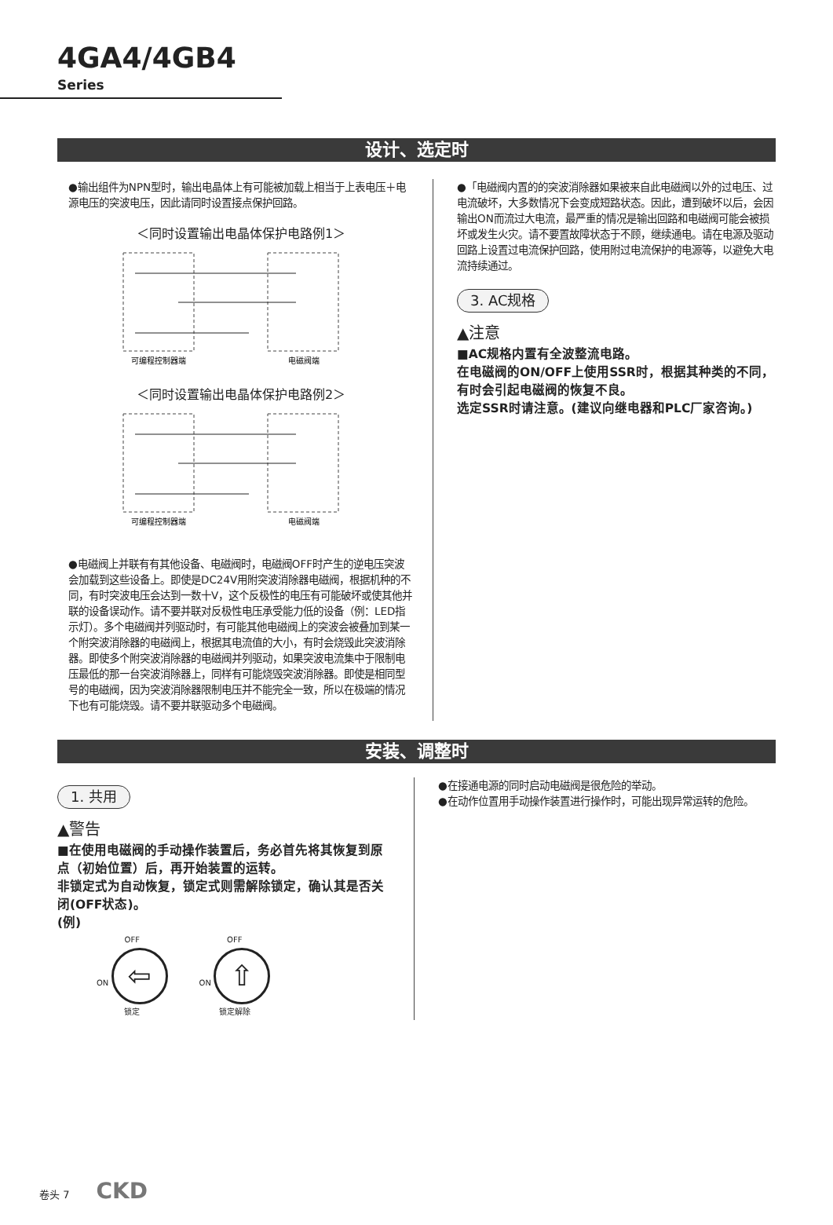4GA4/4GB4 Series
设计、选定时
●输出组件为NPN型时，输出电晶体上有可能被加载上相当于上表电压＋电源电压的突波电压，因此请同时设置接点保护回路。
＜同时设置输出电晶体保护电路例1＞
可编程控制器端
电磁阀端
＜同时设置输出电晶体保护电路例2＞
可编程控制器端
电磁阀端
●电磁阀上并联有有其他设备、电磁阀时，电磁阀OFF时产生的逆电压突波会加载到这些设备上。即使是DC24V用附突波消除器电磁阀，根据机种的不同，有时突波电压会达到一数十V，这个反极性的电压有可能破坏或使其他并联的设备误动作。请不要并联对反极性电压承受能力低的设备（例：LED指示灯）。多个电磁阀并列驱动时，有可能其他电磁阀上的突波会被叠加到某一个附突波消除器的电磁阀上，根据其电流值的大小，有时会烧毁此突波消除器。即使多个附突波消除器的电磁阀并列驱动，如果突波电流集中于限制电压最低的那一台突波消除器上，同样有可能烧毁突波消除器。即使是相同型号的电磁阀，因为突波消除器限制电压并不能完全一致，所以在极端的情况下也有可能烧毁。请不要并联驱动多个电磁阀。
●「电磁阀内置的的突波消除器如果被来自此电磁阀以外的过电压、过电流破坏，大多数情况下会变成短路状态。因此，遭到破坏以后，会因输出ON而流过大电流，最严重的情况是输出回路和电磁阀可能会被损坏或发生火灾。请不要置故障状态于不顾，继续通电。请在电源及驱动回路上设置过电流保护回路，使用附过电流保护的电源等，以避免大电流持续通过。
3. AC规格
▲注意
■AC规格内置有全波整流电路。
在电磁阀的ON/OFF上使用SSR时，根据其种类的不同，有时会引起电磁阀的恢复不良。
选定SSR时请注意。(建议向继电器和PLC厂家咨询。)
安装、调整时
1. 共用
▲警告
■在使用电磁阀的手动操作装置后，务必首先将其恢复到原点（初始位置）后，再开始装置的运转。
非锁定式为自动恢复，锁定式则需解除锁定，确认其是否关闭(OFF状态)。
(例)
OFF
ON ⇦
锁定
OFF
ON ⇧
锁定解除
●在接通电源的同时启动电磁阀是很危险的举动。
●在动作位置用手动操作装置进行操作时，可能出现异常运转的危险。
卷头 7 CKD